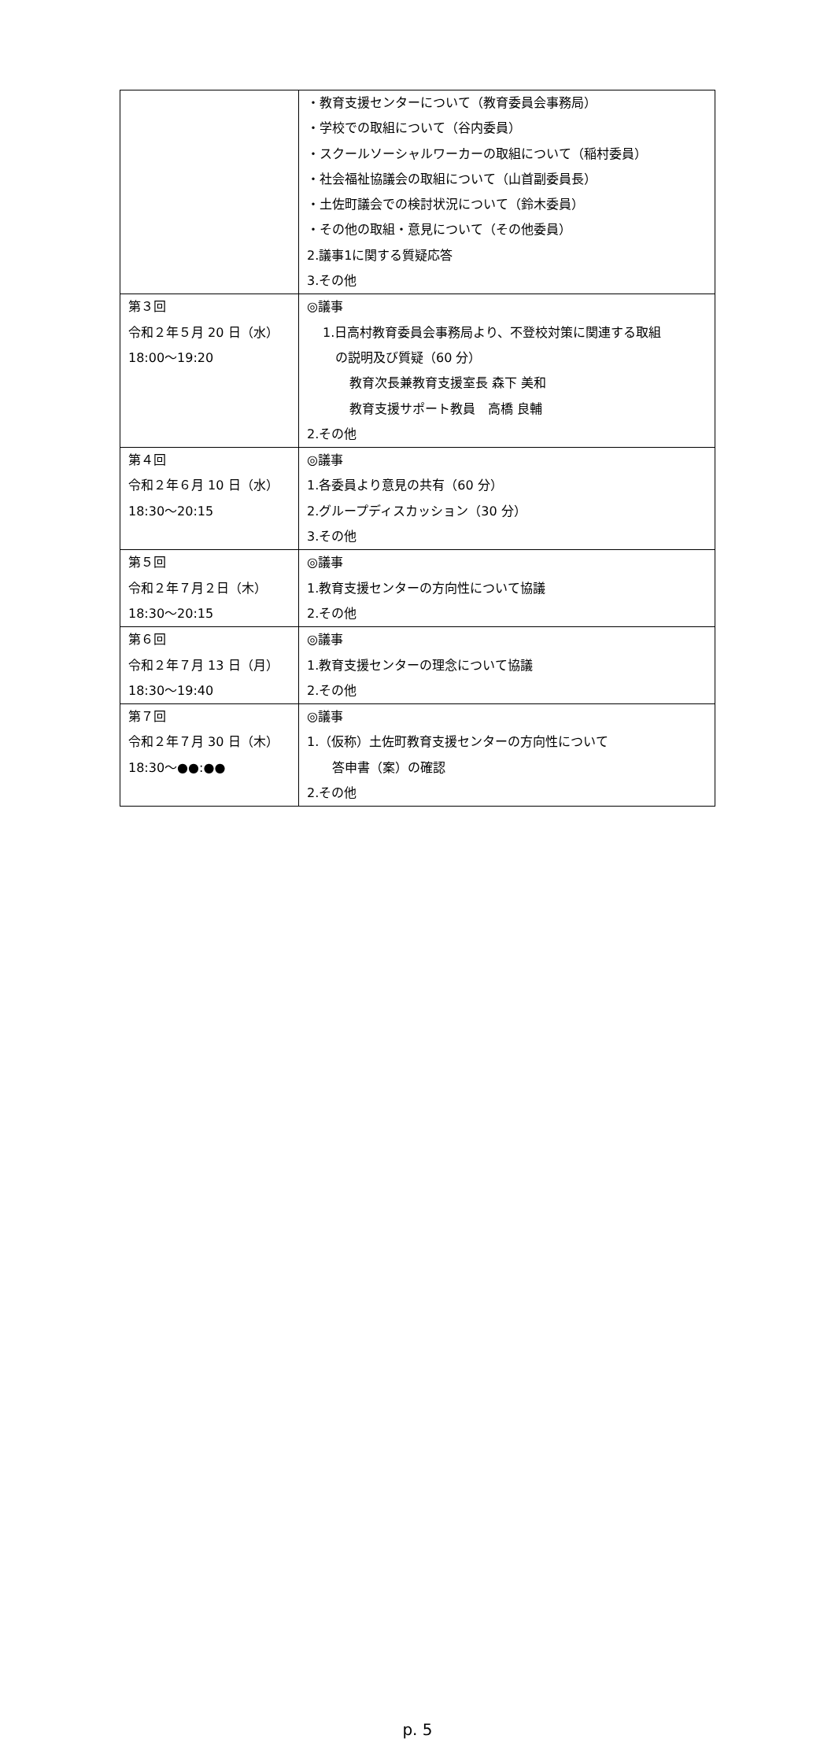| | ・教育支援センターについて（教育委員会事務局） ・学校での取組について（谷内委員） ・スクールソーシャルワーカーの取組について（稲村委員） ・社会福祉協議会の取組について（山首副委員長） ・土佐町議会での検討状況について（鈴木委員） ・その他の取組・意見について（その他委員） 2.議事1に関する質疑応答 3.その他 |
| 第３回 令和２年５月 20 日（水） 18:00～19:20 | ◎議事 1.日高村教育委員会事務局より、不登校対策に関連する取組 の説明及び質疑（60 分） 教育次長兼教育支援室長 森下 美和 教育支援サポート教員 高橋 良輔 2.その他 |
| 第４回 令和２年６月 10 日（水） 18:30～20:15 | ◎議事 1.各委員より意見の共有（60 分） 2.グループディスカッション（30 分） 3.その他 |
| 第５回 令和２年７月２日（木） 18:30～20:15 | ◎議事 1.教育支援センターの方向性について協議 2.その他 |
| 第６回 令和２年７月 13 日（月） 18:30～19:40 | ◎議事 1.教育支援センターの理念について協議 2.その他 |
| 第７回 令和２年７月 30 日（木） 18:30～●●:●● | ◎議事 1.（仮称）土佐町教育支援センターの方向性について 答申書（案）の確認 2.その他 |
p. 5